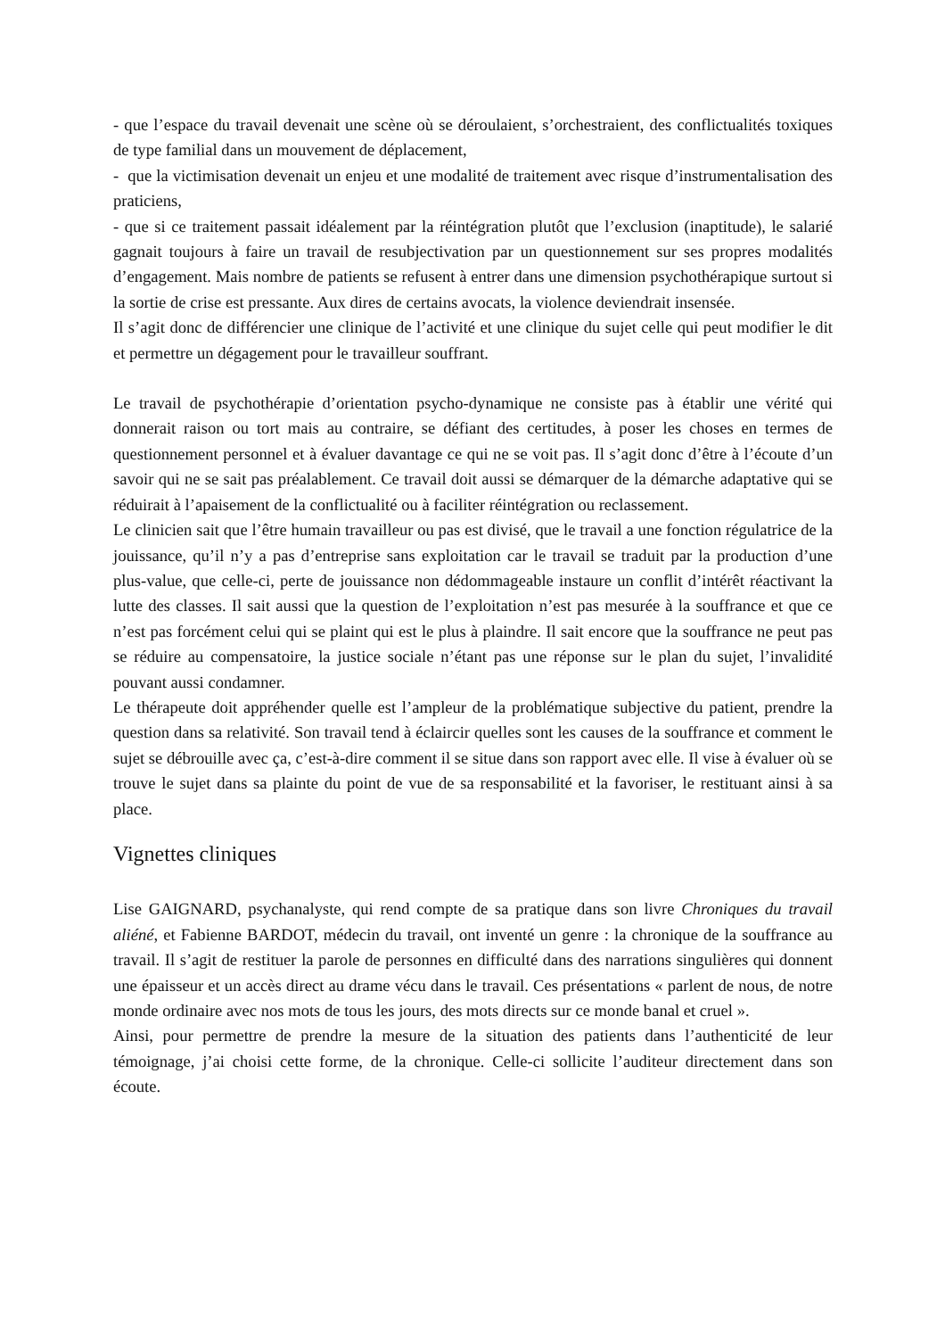- que l’espace du travail devenait une scène où se déroulaient, s’orchestraient, des conflictualités toxiques de type familial dans un mouvement de déplacement,
- que la victimisation devenait un enjeu et une modalité de traitement avec risque d’instrumentalisation des praticiens,
- que si ce traitement passait idéalement par la réintégration plutôt que l’exclusion (inaptitude), le salarié gagnait toujours à faire un travail de resubjectivation par un questionnement sur ses propres modalités d’engagement. Mais nombre de patients se refusent à entrer dans une dimension psychothérapique surtout si la sortie de crise est pressante. Aux dires de certains avocats, la violence deviendrait insensée.
Il s’agit donc de différencier une clinique de l’activité et une clinique du sujet celle qui peut modifier le dit et permettre un dégagement pour le travailleur souffrant.
Le travail de psychothérapie d’orientation psycho-dynamique ne consiste pas à établir une vérité qui donnerait raison ou tort mais au contraire, se défiant des certitudes, à poser les choses en termes de questionnement personnel et à évaluer davantage ce qui ne se voit pas. Il s’agit donc d’être à l’écoute d’un savoir qui ne se sait pas préalablement. Ce travail doit aussi se démarquer de la démarche adaptative qui se réduirait à l’apaisement de la conflictualité ou à faciliter réintégration ou reclassement.
Le clinicien sait que l’être humain travailleur ou pas est divisé, que le travail a une fonction régulatrice de la jouissance, qu’il n’y a pas d’entreprise sans exploitation car le travail se traduit par la production d’une plus-value, que celle-ci, perte de jouissance non dédommageable instaure un conflit d’intérêt réactivant la lutte des classes. Il sait aussi que la question de l’exploitation n’est pas mesurée à la souffrance et que ce n’est pas forcément celui qui se plaint qui est le plus à plaindre. Il sait encore que la souffrance ne peut pas se réduire au compensatoire, la justice sociale n’étant pas une réponse sur le plan du sujet, l’invalidité pouvant aussi condamner.
Le thérapeute doit appréhender quelle est l’ampleur de la problématique subjective du patient, prendre la question dans sa relativité. Son travail tend à éclaircir quelles sont les causes de la souffrance et comment le sujet se débrouille avec ça, c’est-à-dire comment il se situe dans son rapport avec elle. Il vise à évaluer où se trouve le sujet dans sa plainte du point de vue de sa responsabilité et la favoriser, le restituant ainsi à sa place.
Vignettes cliniques
Lise GAIGNARD, psychanalyste, qui rend compte de sa pratique dans son livre Chroniques du travail aliéné, et Fabienne BARDOT, médecin du travail, ont inventé un genre : la chronique de la souffrance au travail. Il s’agit de restituer la parole de personnes en difficulté dans des narrations singulières qui donnent une épaisseur et un accès direct au drame vécu dans le travail. Ces présentations « parlent de nous, de notre monde ordinaire avec nos mots de tous les jours, des mots directs sur ce monde banal et cruel ».
Ainsi, pour permettre de prendre la mesure de la situation des patients dans l’authenticité de leur témoignage, j’ai choisi cette forme, de la chronique. Celle-ci sollicite l’auditeur directement dans son écoute.